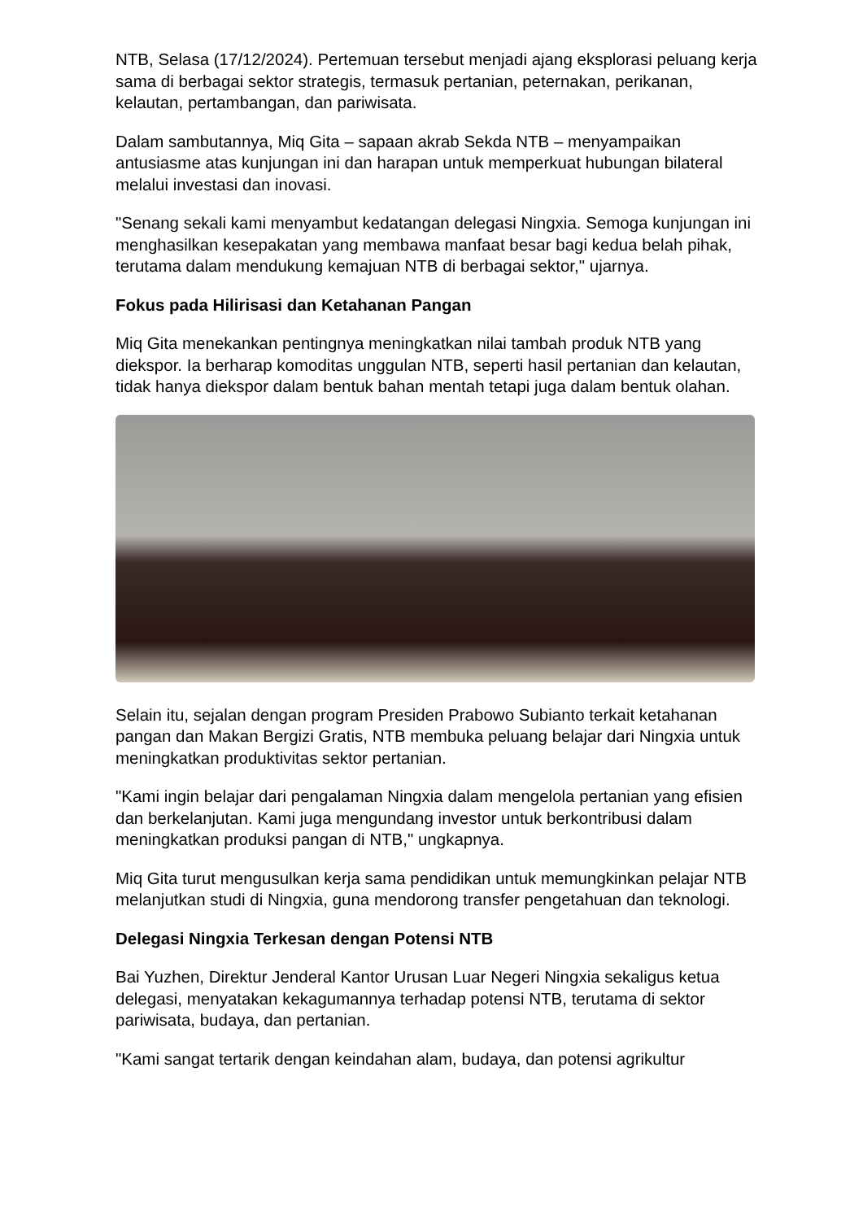NTB, Selasa (17/12/2024). Pertemuan tersebut menjadi ajang eksplorasi peluang kerja sama di berbagai sektor strategis, termasuk pertanian, peternakan, perikanan, kelautan, pertambangan, dan pariwisata.
Dalam sambutannya, Miq Gita – sapaan akrab Sekda NTB – menyampaikan antusiasme atas kunjungan ini dan harapan untuk memperkuat hubungan bilateral melalui investasi dan inovasi.
"Senang sekali kami menyambut kedatangan delegasi Ningxia. Semoga kunjungan ini menghasilkan kesepakatan yang membawa manfaat besar bagi kedua belah pihak, terutama dalam mendukung kemajuan NTB di berbagai sektor," ujarnya.
Fokus pada Hilirisasi dan Ketahanan Pangan
Miq Gita menekankan pentingnya meningkatkan nilai tambah produk NTB yang diekspor. Ia berharap komoditas unggulan NTB, seperti hasil pertanian dan kelautan, tidak hanya diekspor dalam bentuk bahan mentah tetapi juga dalam bentuk olahan.
Selain itu, sejalan dengan program Presiden Prabowo Subianto terkait ketahanan pangan dan Makan Bergizi Gratis, NTB membuka peluang belajar dari Ningxia untuk meningkatkan produktivitas sektor pertanian.
"Kami ingin belajar dari pengalaman Ningxia dalam mengelola pertanian yang efisien dan berkelanjutan. Kami juga mengundang investor untuk berkontribusi dalam meningkatkan produksi pangan di NTB," ungkapnya.
Miq Gita turut mengusulkan kerja sama pendidikan untuk memungkinkan pelajar NTB melanjutkan studi di Ningxia, guna mendorong transfer pengetahuan dan teknologi.
Delegasi Ningxia Terkesan dengan Potensi NTB
Bai Yuzhen, Direktur Jenderal Kantor Urusan Luar Negeri Ningxia sekaligus ketua delegasi, menyatakan kekagumannya terhadap potensi NTB, terutama di sektor pariwisata, budaya, dan pertanian.
"Kami sangat tertarik dengan keindahan alam, budaya, dan potensi agrikultur